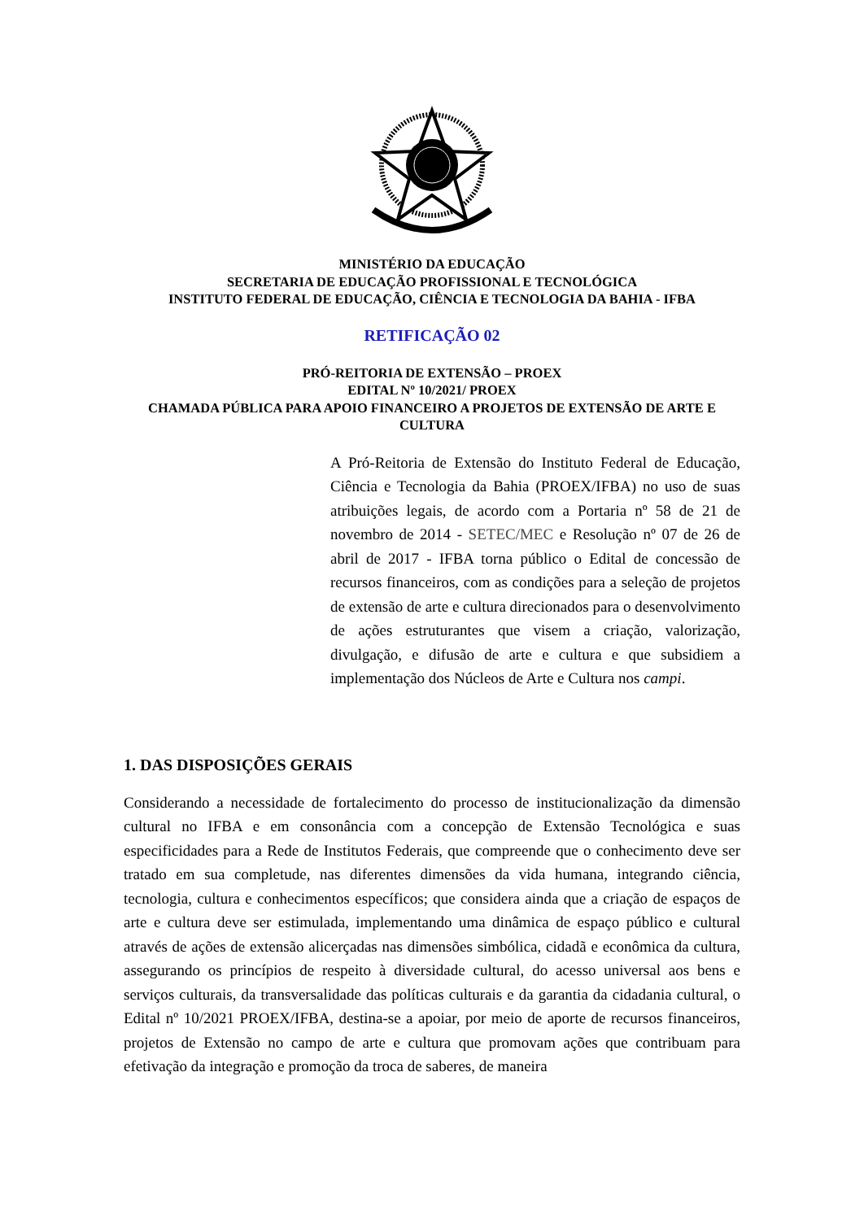MINISTÉRIO DA EDUCAÇÃO
SECRETARIA DE EDUCAÇÃO PROFISSIONAL E TECNOLÓGICA
INSTITUTO FEDERAL DE EDUCAÇÃO, CIÊNCIA E TECNOLOGIA DA BAHIA - IFBA
RETIFICAÇÃO 02
PRÓ-REITORIA DE EXTENSÃO – PROEX
EDITAL Nº 10/2021/ PROEX
CHAMADA PÚBLICA PARA APOIO FINANCEIRO A PROJETOS DE EXTENSÃO DE ARTE E CULTURA
A Pró-Reitoria de Extensão do Instituto Federal de Educação, Ciência e Tecnologia da Bahia (PROEX/IFBA) no uso de suas atribuições legais, de acordo com a Portaria nº 58 de 21 de novembro de 2014 - SETEC/MEC e Resolução nº 07 de 26 de abril de 2017 - IFBA torna público o Edital de concessão de recursos financeiros, com as condições para a seleção de projetos de extensão de arte e cultura direcionados para o desenvolvimento de ações estruturantes que visem a criação, valorização, divulgação, e difusão de arte e cultura e que subsidiem a implementação dos Núcleos de Arte e Cultura nos campi.
1. DAS DISPOSIÇÕES GERAIS
Considerando a necessidade de fortalecimento do processo de institucionalização da dimensão cultural no IFBA e em consonância com a concepção de Extensão Tecnológica e suas especificidades para a Rede de Institutos Federais, que compreende que o conhecimento deve ser tratado em sua completude, nas diferentes dimensões da vida humana, integrando ciência, tecnologia, cultura e conhecimentos específicos; que considera ainda que a criação de espaços de arte e cultura deve ser estimulada, implementando uma dinâmica de espaço público e cultural através de ações de extensão alicerçadas nas dimensões simbólica, cidadã e econômica da cultura, assegurando os princípios de respeito à diversidade cultural, do acesso universal aos bens e serviços culturais, da transversalidade das políticas culturais e da garantia da cidadania cultural, o Edital nº 10/2021 PROEX/IFBA, destina-se a apoiar, por meio de aporte de recursos financeiros, projetos de Extensão no campo de arte e cultura que promovam ações que contribuam para efetivação da integração e promoção da troca de saberes, de maneira